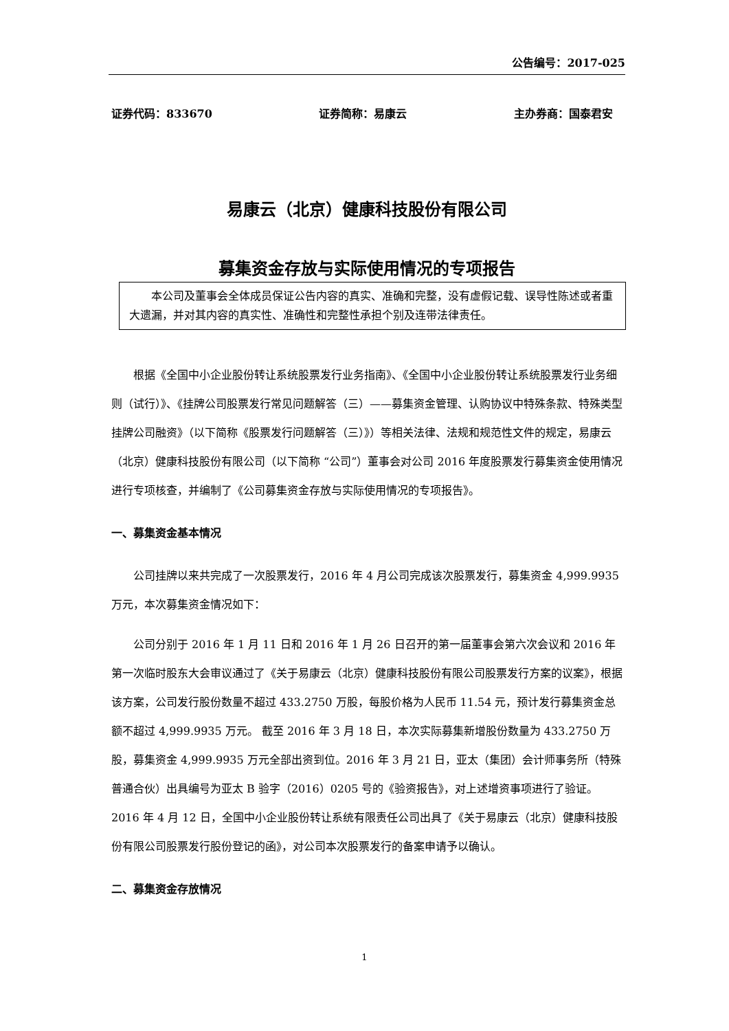公告编号：2017-025
证券代码：833670 证券简称：易康云 主办券商：国泰君安
易康云（北京）健康科技股份有限公司
募集资金存放与实际使用情况的专项报告
本公司及董事会全体成员保证公告内容的真实、准确和完整，没有虚假记载、误导性陈述或者重大遗漏，并对其内容的真实性、准确性和完整性承担个别及连带法律责任。
根据《全国中小企业股份转让系统股票发行业务指南》、《全国中小企业股份转让系统股票发行业务细则（试行）》、《挂牌公司股票发行常见问题解答（三）——募集资金管理、认购协议中特殊条款、特殊类型挂牌公司融资》（以下简称《股票发行问题解答（三）》）等相关法律、法规和规范性文件的规定，易康云（北京）健康科技股份有限公司（以下简称 “公司”）董事会对公司 2016 年度股票发行募集资金使用情况进行专项核查，并编制了《公司募集资金存放与实际使用情况的专项报告》。
一、募集资金基本情况
公司挂牌以来共完成了一次股票发行，2016 年 4 月公司完成该次股票发行，募集资金 4,999.9935 万元，本次募集资金情况如下：
公司分别于 2016 年 1 月 11 日和 2016 年 1 月 26 日召开的第一届董事会第六次会议和 2016 年第一次临时股东大会审议通过了《关于易康云（北京）健康科技股份有限公司股票发行方案的议案》，根据该方案，公司发行股份数量不超过 433.2750 万股，每股价格为人民币 11.54 元，预计发行募集资金总额不超过 4,999.9935 万元。 截至 2016 年 3 月 18 日，本次实际募集新增股份数量为 433.2750 万股，募集资金 4,999.9935 万元全部出资到位。2016 年 3 月 21 日，亚太（集团）会计师事务所（特殊普通合伙）出具编号为亚太 B 验字（2016）0205 号的《验资报告》，对上述增资事项进行了验证。2016 年 4 月 12 日，全国中小企业股份转让系统有限责任公司出具了《关于易康云（北京）健康科技股份有限公司股票发行股份登记的函》，对公司本次股票发行的备案申请予以确认。
二、募集资金存放情况
1